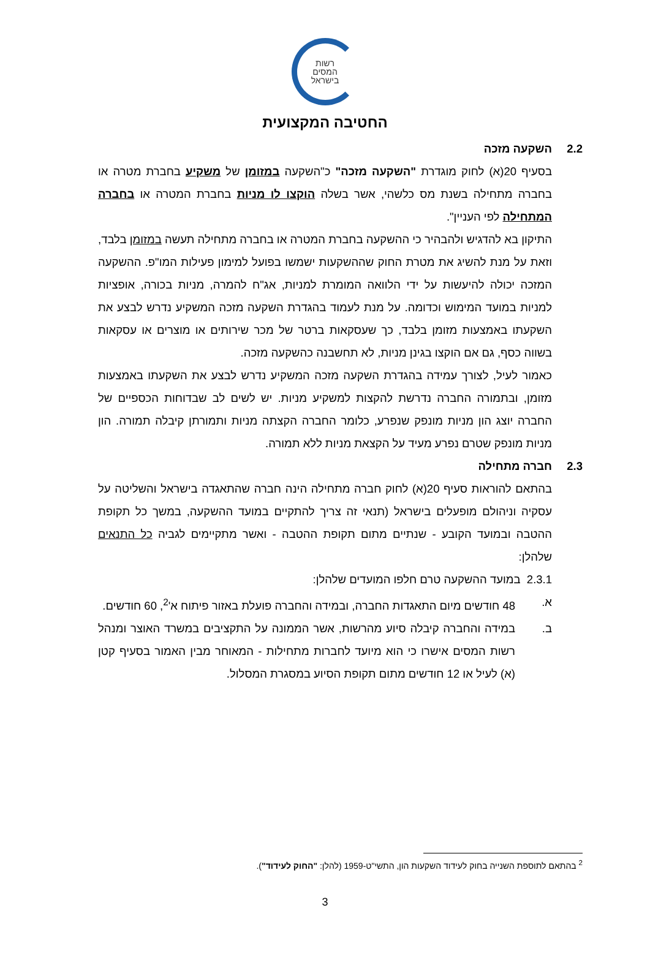רשות
המסים
בישראל
החטיבה המקצועית
2.2 השקעה מזכה
בסעיף 20(א) לחוק מוגדרת "השקעה מזכה" כ"השקעה במזומן של משקיע בחברת מטרה או בחברה מתחילה בשנת מס כלשהי, אשר בשלה הוקצו לו מניות בחברת המטרה או בחברה המתחילה לפי העניין".
התיקון בא להדגיש ולהבהיר כי ההשקעה בחברת המטרה או בחברה מתחילה תעשה במזומן בלבד, וזאת על מנת להשיג את מטרת החוק שההשקעות ישמשו בפועל למימון פעילות המו"פ. ההשקעה המזכה יכולה להיעשות על ידי הלוואה המומרת למניות, אג"ח להמרה, מניות בכורה, אופציות למניות במועד המימוש וכדומה. על מנת לעמוד בהגדרת השקעה מזכה המשקיע נדרש לבצע את השקעתו באמצעות מזומן בלבד, כך שעסקאות ברטר של מכר שירותים או מוצרים או עסקאות בשווה כסף, גם אם הוקצו בגינן מניות, לא תחשבנה כהשקעה מזכה.
כאמור לעיל, לצורך עמידה בהגדרת השקעה מזכה המשקיע נדרש לבצע את השקעתו באמצעות מזומן, ובתמורה החברה נדרשת להקצות למשקיע מניות. יש לשים לב שבדוחות הכספיים של החברה יוצג הון מניות מונפק שנפרע, כלומר החברה הקצתה מניות ותמורתן קיבלה תמורה. הון מניות מונפק שטרם נפרע מעיד על הקצאת מניות ללא תמורה.
2.3 חברה מתחילה
בהתאם להוראות סעיף 20(א) לחוק חברה מתחילה הינה חברה שהתאגדה בישראל והשליטה על עסקיה וניהולם מופעלים בישראל (תנאי זה צריך להתקיים במועד ההשקעה, במשך כל תקופת ההטבה ובמועד הקובע - שנתיים מתום תקופת ההטבה - ואשר מתקיימים לגביה כל התנאים שלהלן:
2.3.1 במועד ההשקעה טרם חלפו המועדים שלהלן:
א. 48 חודשים מיום התאגדות החברה, ובמידה והחברה פועלת באזור פיתוח א'<sup>2</sup>, 60 חודשים.
ב. במידה והחברה קיבלה סיוע מהרשות, אשר הממונה על התקציבים במשרד האוצר ומנהל רשות המסים אישרו כי הוא מיועד לחברות מתחילות - המאוחר מבין האמור בסעיף קטן (א) לעיל או 12 חודשים מתום תקופת הסיוע במסגרת המסלול.
<sup>2</sup> בהתאם לתוספת השנייה בחוק לעידוד השקעות הון, התשי"ט-1959 (להלן: "החוק לעידוד").
3